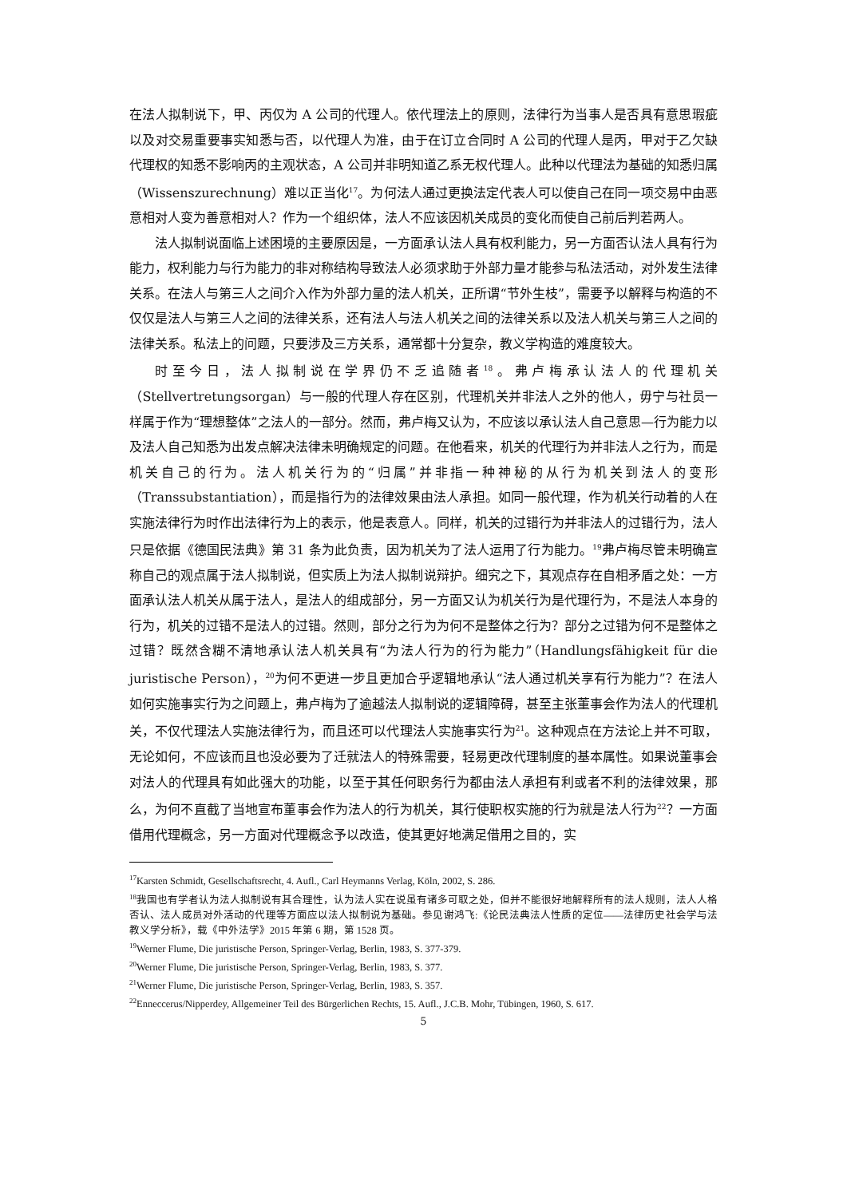在法人拟制说下，甲、丙仅为 A 公司的代理人。依代理法上的原则，法律行为当事人是否具有意思瑕疵以及对交易重要事实知悉与否，以代理人为准，由于在订立合同时 A 公司的代理人是丙，甲对于乙欠缺代理权的知悉不影响丙的主观状态，A 公司并非明知道乙系无权代理人。此种以代理法为基础的知悉归属（Wissenszurechnung）难以正当化<sup>17</sup>。为何法人通过更换法定代表人可以使自己在同一项交易中由恶意相对人变为善意相对人？作为一个组织体，法人不应该因机关成员的变化而使自己前后判若两人。
法人拟制说面临上述困境的主要原因是，一方面承认法人具有权利能力，另一方面否认法人具有行为能力，权利能力与行为能力的非对称结构导致法人必须求助于外部力量才能参与私法活动，对外发生法律关系。在法人与第三人之间介入作为外部力量的法人机关，正所谓“节外生枝”，需要予以解释与构造的不仅仅是法人与第三人之间的法律关系，还有法人与法人机关之间的法律关系以及法人机关与第三人之间的法律关系。私法上的问题，只要涉及三方关系，通常都十分复杂，教义学构造的难度较大。
时至今日，法人拟制说在学界仍不乏追随者<sup>18</sup>。弗卢梅承认法人的代理机关（Stellvertretungsorgan）与一般的代理人存在区别，代理机关并非法人之外的他人，毋宁与社员一样属于作为“理想整体”之法人的一部分。然而，弗卢梅又认为，不应该以承认法人自己意思—行为能力以及法人自己知悉为出发点解决法律未明确规定的问题。在他看来，机关的代理行为并非法人之行为，而是机关自己的行为。法人机关行为的“归属”并非指一种神秘的从行为机关到法人的变形（Transsubstantiation），而是指行为的法律效果由法人承担。如同一般代理，作为机关行动着的人在实施法律行为时作出法律行为上的表示，他是表意人。同样，机关的过错行为并非法人的过错行为，法人只是依据《德国民法典》第 31 条为此负责，因为机关为了法人运用了行为能力。<sup>19</sup>弗卢梅尽管未明确宣称自己的观点属于法人拟制说，但实质上为法人拟制说辩护。细究之下，其观点存在自相矛盾之处：一方面承认法人机关从属于法人，是法人的组成部分，另一方面又认为机关行为是代理行为，不是法人本身的行为，机关的过错不是法人的过错。然则，部分之行为为何不是整体之行为？部分之过错为何不是整体之过错？既然含糊不清地承认法人机关具有“为法人行为的行为能力”（Handlungsfähigkeit für die juristische Person），<sup>20</sup>为何不更进一步且更加合乎逻辑地承认“法人通过机关享有行为能力”？在法人如何实施事实行为之问题上，弗卢梅为了逾越法人拟制说的逻辑障碍，甚至主张董事会作为法人的代理机关，不仅代理法人实施法律行为，而且还可以代理法人实施事实行为<sup>21</sup>。这种观点在方法论上并不可取，无论如何，不应该而且也没必要为了迁就法人的特殊需要，轻易更改代理制度的基本属性。如果说董事会对法人的代理具有如此强大的功能，以至于其任何职务行为都由法人承担有利或者不利的法律效果，那么，为何不直截了当地宣布董事会作为法人的行为机关，其行使职权实施的行为就是法人行为<sup>22</sup>？一方面借用代理概念，另一方面对代理概念予以改造，使其更好地满足借用之目的，实
<sup>17</sup> Karsten Schmidt, Gesellschaftsrecht, 4. Aufl., Carl Heymanns Verlag, Köln, 2002, S. 286.
<sup>18</sup> 我国也有学者认为法人拟制说有其合理性，认为法人实在说虽有诸多可取之处，但并不能很好地解释所有的法人规则，法人人格否认、法人成员对外活动的代理等方面应以法人拟制说为基础。参见谢鸿飞:《论民法典法人性质的定位——法律历史社会学与法教义学分析》，载《中外法学》2015 年第 6 期，第 1528 页。
<sup>19</sup> Werner Flume, Die juristische Person, Springer-Verlag, Berlin, 1983, S. 377-379.
<sup>20</sup> Werner Flume, Die juristische Person, Springer-Verlag, Berlin, 1983, S. 377.
<sup>21</sup> Werner Flume, Die juristische Person, Springer-Verlag, Berlin, 1983, S. 357.
<sup>22</sup> Enneccerus/Nipperdey, Allgemeiner Teil des Bürgerlichen Rechts, 15. Aufl., J.C.B. Mohr, Tübingen, 1960, S. 617.
5